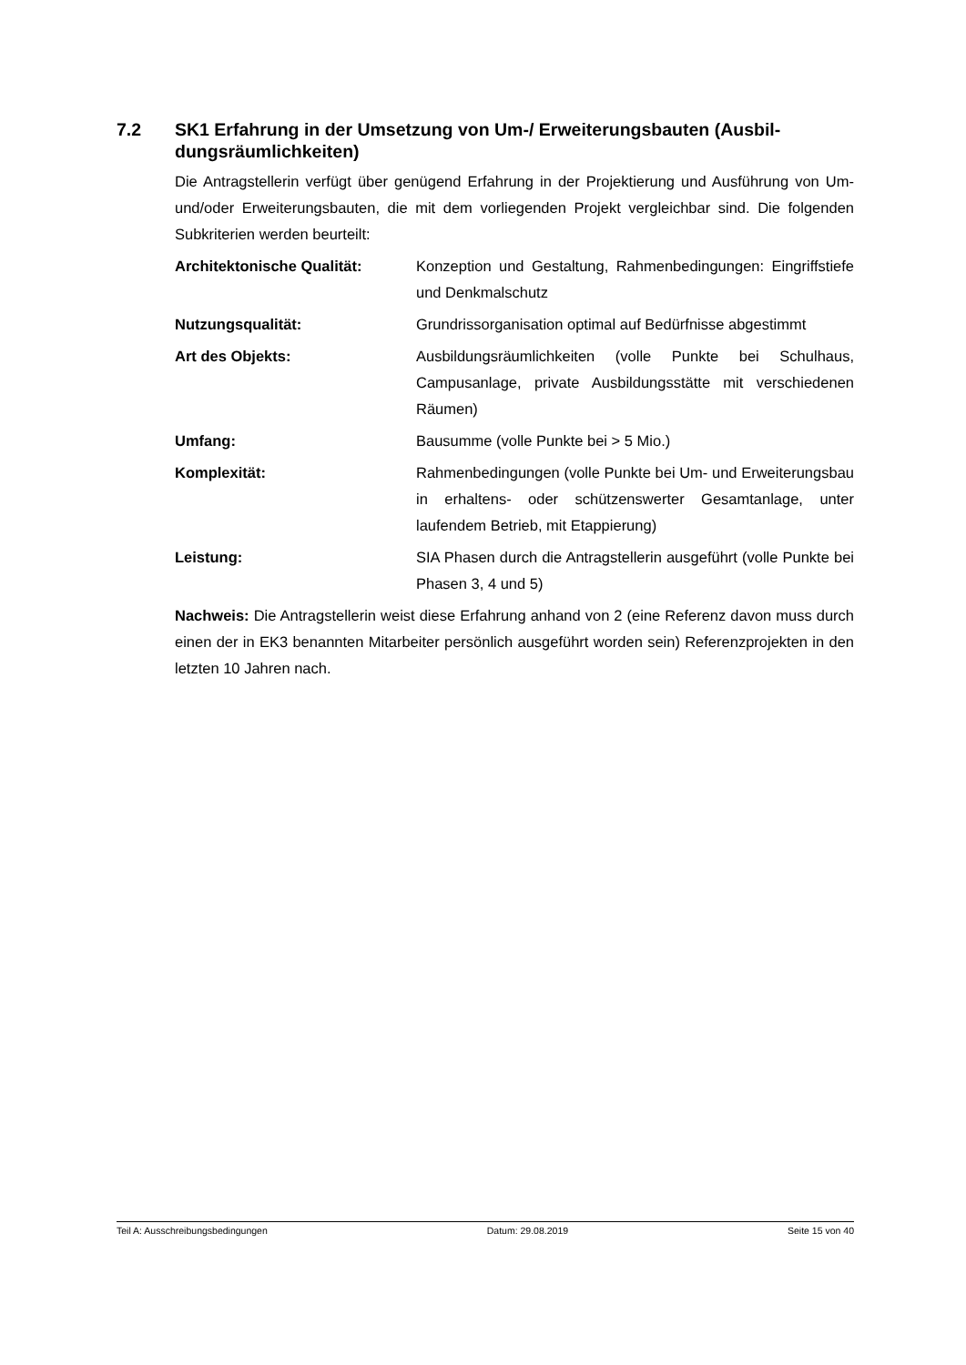7.2 SK1 Erfahrung in der Umsetzung von Um-/ Erweiterungsbauten (Ausbil­dungsräumlichkeiten)
Die Antragstellerin verfügt über genügend Erfahrung in der Projektierung und Ausfüh­rung von Um- und/oder Erweiterungsbauten, die mit dem vorliegenden Projekt ver­gleichbar sind. Die folgenden Subkriterien werden beurteilt:
Architektonische Qualität: Konzeption und Gestaltung, Rahmenbedingungen: Ein­griffstiefe und Denkmalschutz
Nutzungsqualität: Grundrissorganisation optimal auf Bedürfnisse abge­stimmt
Art des Objekts: Ausbildungsräumlichkeiten (volle Punkte bei Schul­haus, Campusanlage, private Ausbildungsstätte mit ver­schiedenen Räumen)
Umfang: Bausumme (volle Punkte bei > 5 Mio.)
Komplexität: Rahmenbedingungen (volle Punkte bei Um- und Erwei­terungsbau in erhaltens- oder schützenswerter Gesamt­anlage, unter laufendem Betrieb, mit Etappierung)
Leistung: SIA Phasen durch die Antragstellerin ausgeführt (volle Punkte bei Phasen 3, 4 und 5)
Nachweis: Die Antragstellerin weist diese Erfahrung anhand von 2 (eine Referenz da­von muss durch einen der in EK3 benannten Mitarbeiter persönlich ausgeführt worden sein) Referenzprojekten in den letzten 10 Jahren nach.
Teil A: Ausschreibungsbedingungen Datum: 29.08.2019 Seite 15 von 40